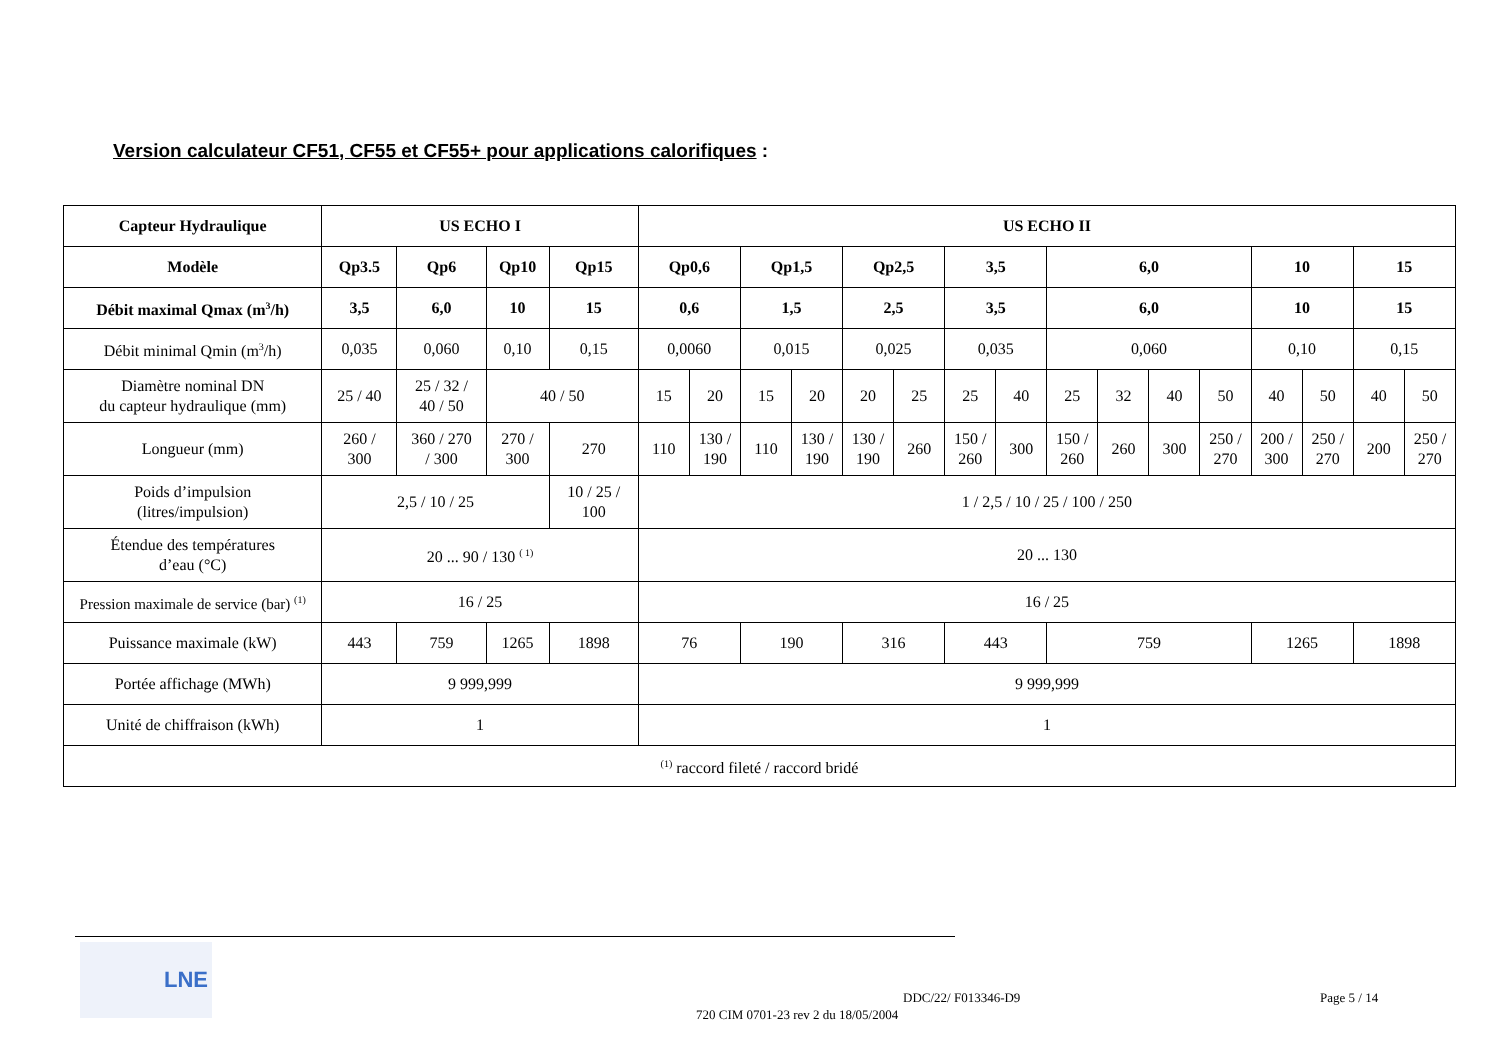Version calculateur CF51, CF55 et CF55+ pour applications calorifiques :
| Capteur Hydraulique | US ECHO I | | | | US ECHO II | | | | | | | | | | | | | | | |
| --- | --- | --- | --- | --- | --- | --- | --- | --- | --- | --- | --- | --- | --- | --- | --- | --- | --- | --- | --- | --- |
| Modèle | Qp3.5 | Qp6 | Qp10 | Qp15 | Qp0,6 | | Qp1,5 | | Qp2,5 | | 3,5 | | 6,0 | | | | 10 | | 15 | |
| Débit maximal Qmax (m<sup>3</sup>/h) | 3,5 | 6,0 | 10 | 15 | 0,6 | | 1,5 | | 2,5 | | 3,5 | | 6,0 | | | | 10 | | 15 | |
| Débit minimal Qmin (m<sup>3</sup>/h) | 0,035 | 0,060 | 0,10 | 0,15 | 0,0060 | | 0,015 | | 0,025 | | 0,035 | | 0,060 | | | | 0,10 | | 0,15 | |
| Diamètre nominal DN du capteur hydraulique (mm) | 25 / 40 | 25 / 32 / 40 / 50 | 40 / 50 | | 15 | 20 | 15 | 20 | 20 | 25 | 25 | 40 | 25 | 32 | 40 | 50 | 40 | 50 | 40 | 50 |
| Longueur (mm) | 260 / 300 | 360 / 270 / 300 | 270 / 300 | 270 | 110 | 130 / 190 | 110 | 130 / 190 | 130 / 190 | 260 | 150 / 260 | 300 | 150 / 260 | 260 | 300 | 250 / 270 | 200 / 300 | 250 / 270 | 200 | 250 / 270 |
| Poids d’impulsion (litres/impulsion) | 2,5 / 10 / 25 | | | 10 / 25 / 100 | 1 / 2,5 / 10 / 25 / 100 / 250 | | | | | | | | | | | | | | | |
| Étendue des températures d’eau (°C) | 20 ... 90 / 130 <sup>( 1)</sup> | | | | 20 ... 130 | | | | | | | | | | | | | | | |
| Pression maximale de service (bar) <sup>(1)</sup> | 16 / 25 | | | | 16 / 25 | | | | | | | | | | | | | | | |
| Puissance maximale (kW) | 443 | 759 | 1265 | 1898 | 76 | | 190 | | 316 | | 443 | | 759 | | | | 1265 | | 1898 | |
| Portée affichage (MWh) | 9 999,999 | | | | 9 999,999 | | | | | | | | | | | | | | | |
| Unité de chiffraison (kWh) | 1 | | | | 1 | | | | | | | | | | | | | | | |
| <sup>(1)</sup> raccord fileté / raccord bridé | | | | | | | | | | | | | | | | | | | | |
LNE
DDC/22/ F013346-D9 Page 5 / 14
720 CIM 0701-23 rev 2 du 18/05/2004